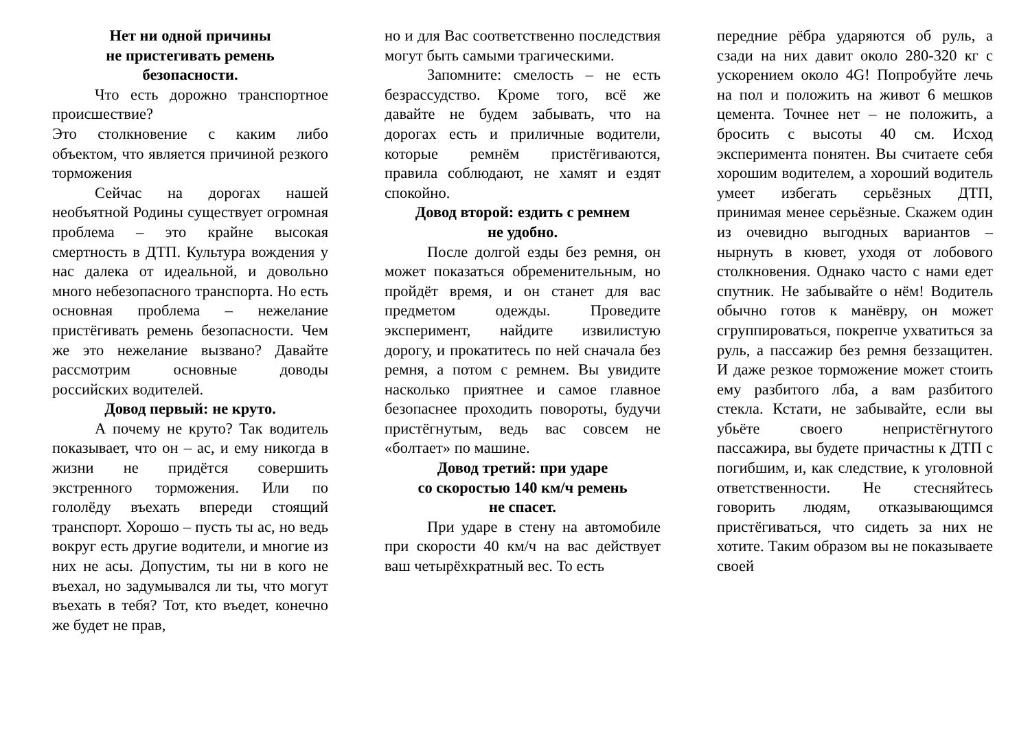Нет ни одной причины
не пристегивать ремень
безопасности.
Что есть дорожно транспортное происшествие?
Это столкновение с каким либо объектом, что является причиной резкого торможения
Сейчас на дорогах нашей необъятной Родины существует огромная проблема – это крайне высокая смертность в ДТП. Культура вождения у нас далека от идеальной, и довольно много небезопасного транспорта. Но есть основная проблема – нежелание пристёгивать ремень безопасности. Чем же это нежелание вызвано? Давайте рассмотрим основные доводы российских водителей.
Довод первый: не круто.
А почему не круто? Так водитель показывает, что он – ас, и ему никогда в жизни не придётся совершить экстренного торможения. Или по гололёду въехать впереди стоящий транспорт. Хорошо – пусть ты ас, но ведь вокруг есть другие водители, и многие из них не асы. Допустим, ты ни в кого не въехал, но задумывался ли ты, что могут въехать в тебя? Тот, кто въедет, конечно же будет не прав,
но и для Вас соответственно последствия могут быть самыми трагическими.
Запомните: смелость – не есть безрассудство. Кроме того, всё же давайте не будем забывать, что на дорогах есть и приличные водители, которые ремнём пристёгиваются, правила соблюдают, не хамят и ездят спокойно.
Довод второй: ездить с ремнем
не удобно.
После долгой езды без ремня, он может показаться обременительным, но пройдёт время, и он станет для вас предметом одежды. Проведите эксперимент, найдите извилистую дорогу, и прокатитесь по ней сначала без ремня, а потом с ремнем. Вы увидите насколько приятнее и самое главное безопаснее проходить повороты, будучи пристёгнутым, ведь вас совсем не «болтает» по машине.
Довод третий: при ударе
со скоростью 140 км/ч ремень
не спасет.
При ударе в стену на автомобиле при скорости 40 км/ч на вас действует ваш четырёхкратный вес. То есть
передние рёбра ударяются об руль, а сзади на них давит около 280-320 кг с ускорением около 4G! Попробуйте лечь на пол и положить на живот 6 мешков цемента. Точнее нет – не положить, а бросить с высоты 40 см. Исход эксперимента понятен. Вы считаете себя хорошим водителем, а хороший водитель умеет избегать серьёзных ДТП, принимая менее серьёзные. Скажем один из очевидно выгодных вариантов – нырнуть в кювет, уходя от лобового столкновения. Однако часто с нами едет спутник. Не забывайте о нём! Водитель обычно готов к манёвру, он может сгруппироваться, покрепче ухватиться за руль, а пассажир без ремня беззащитен. И даже резкое торможение может стоить ему разбитого лба, а вам разбитого стекла. Кстати, не забывайте, если вы убьёте своего непристёгнутого пассажира, вы будете причастны к ДТП с погибшим, и, как следствие, к уголовной ответственности. Не стесняйтесь говорить людям, отказывающимся пристёгиваться, что сидеть за них не хотите. Таким образом вы не показываете своей